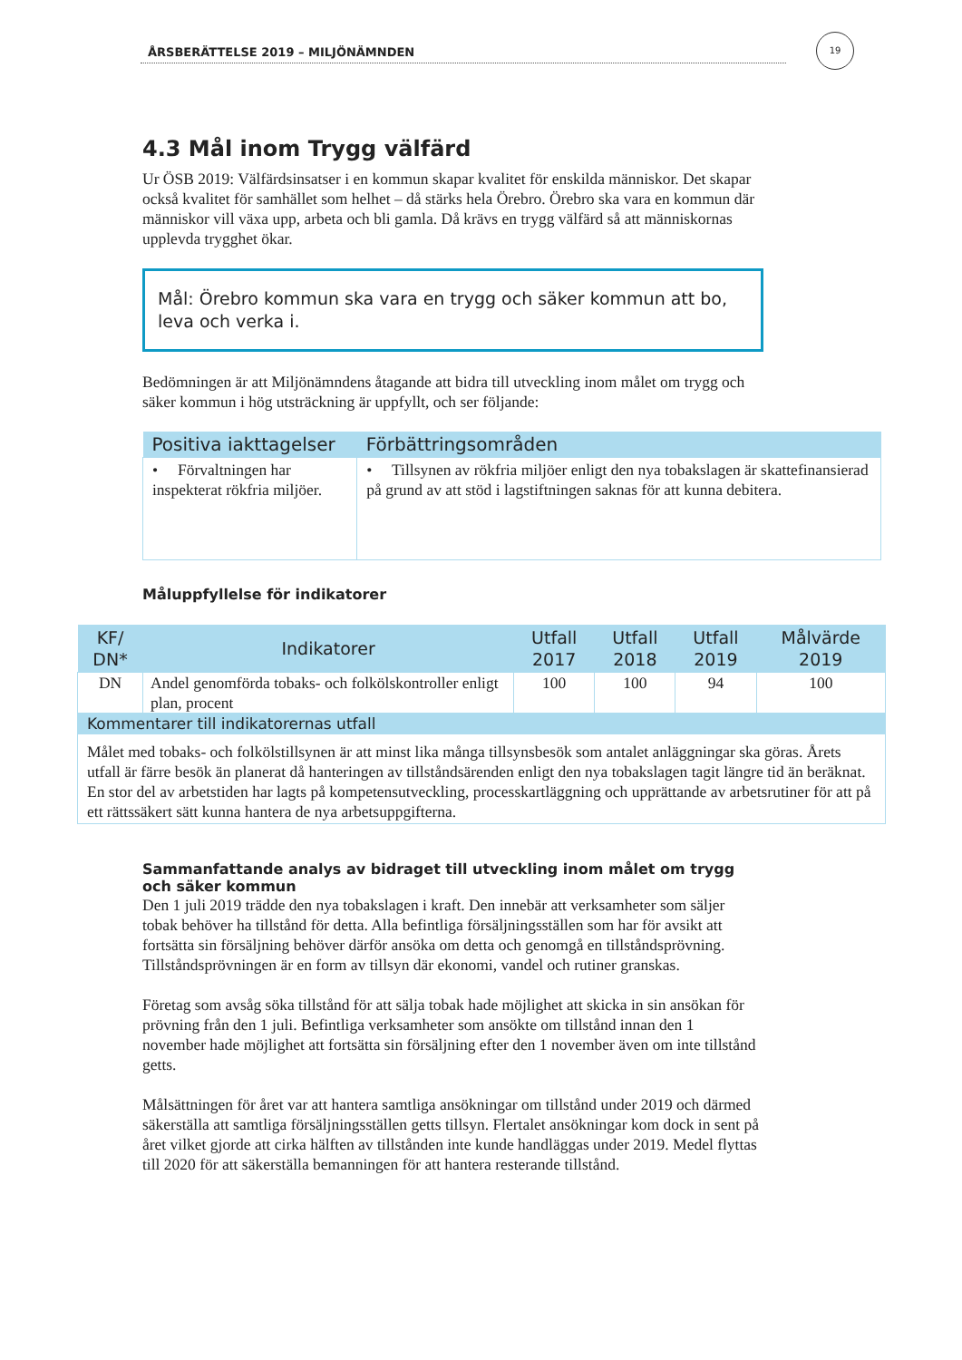ÅRSBERÄTTELSE 2019 – MILJÖNÄMNDEN
19
4.3 Mål inom Trygg välfärd
Ur ÖSB 2019: Välfärdsinsatser i en kommun skapar kvalitet för enskilda människor. Det skapar också kvalitet för samhället som helhet – då stärks hela Örebro. Örebro ska vara en kommun där människor vill växa upp, arbeta och bli gamla. Då krävs en trygg välfärd så att människornas upplevda trygghet ökar.
Mål: Örebro kommun ska vara en trygg och säker kommun att bo, leva och verka i.
Bedömningen är att Miljönämndens åtagande att bidra till utveckling inom målet om trygg och säker kommun i hög utsträckning är uppfyllt, och ser följande:
| Positiva iakttagelser | Förbättringsområden |
| --- | --- |
| • Förvaltningen har inspekterat rökfria miljöer. | • Tillsynen av rökfria miljöer enligt den nya tobakslagen är skattefinansierad på grund av att stöd i lagstiftningen saknas för att kunna debitera. |
Måluppfyllelse för indikatorer
| KF/ DN* | Indikatorer | Utfall 2017 | Utfall 2018 | Utfall 2019 | Målvärde 2019 |
| --- | --- | --- | --- | --- | --- |
| DN | Andel genomförda tobaks- och folkölskontroller enligt plan, procent | 100 | 100 | 94 | 100 |
| Kommentarer till indikatorernas utfall | | | | | |
| Målet med tobaks- och folkölstillsynen är att minst lika många tillsynsbesök som antalet anläggningar ska göras. Årets utfall är färre besök än planerat då hanteringen av tillståndsärenden enligt den nya tobakslagen tagit längre tid än beräknat. En stor del av arbetstiden har lagts på kompetensutveckling, processkartläggning och upprättande av arbetsrutiner för att på ett rättssäkert sätt kunna hantera de nya arbetsuppgifterna. | | | | | |
Sammanfattande analys av bidraget till utveckling inom målet om trygg och säker kommun
Den 1 juli 2019 trädde den nya tobakslagen i kraft. Den innebär att verksamheter som säljer tobak behöver ha tillstånd för detta. Alla befintliga försäljningsställen som har för avsikt att fortsätta sin försäljning behöver därför ansöka om detta och genomgå en tillståndsprövning. Tillståndsprövningen är en form av tillsyn där ekonomi, vandel och rutiner granskas.
Företag som avsåg söka tillstånd för att sälja tobak hade möjlighet att skicka in sin ansökan för prövning från den 1 juli. Befintliga verksamheter som ansökte om tillstånd innan den 1 november hade möjlighet att fortsätta sin försäljning efter den 1 november även om inte tillstånd getts.
Målsättningen för året var att hantera samtliga ansökningar om tillstånd under 2019 och därmed säkerställa att samtliga försäljningsställen getts tillsyn. Flertalet ansökningar kom dock in sent på året vilket gjorde att cirka hälften av tillstånden inte kunde handläggas under 2019. Medel flyttas till 2020 för att säkerställa bemanningen för att hantera resterande tillstånd.